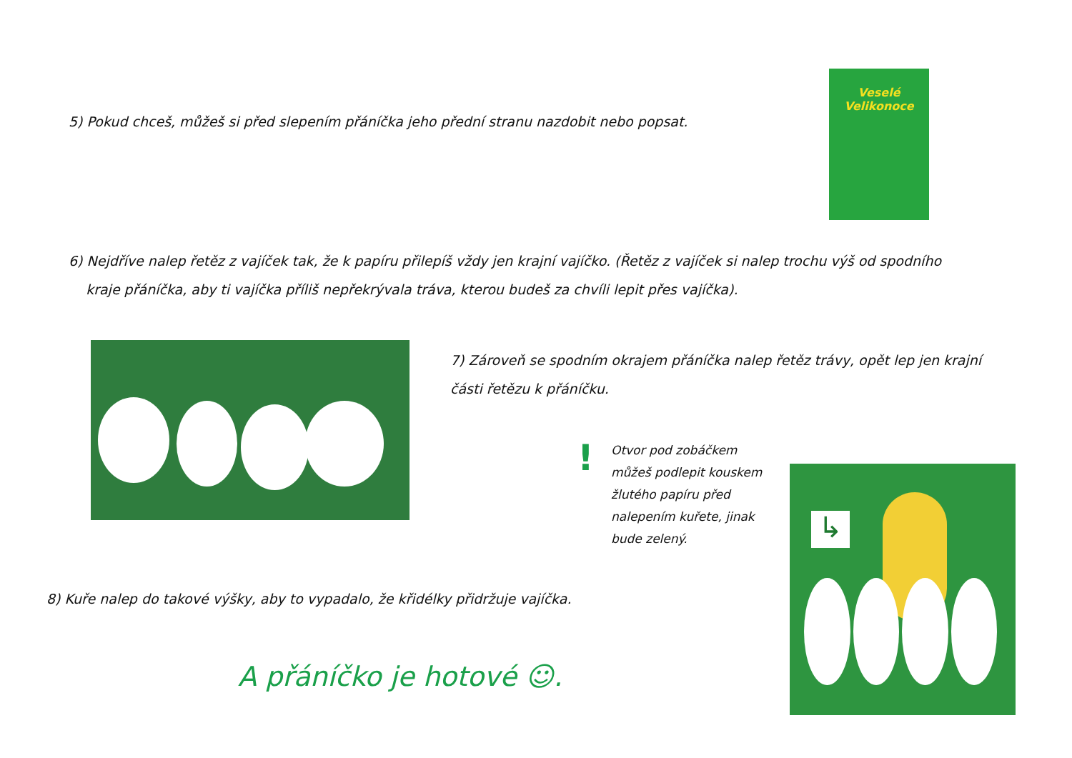5) Pokud chceš, můžeš si před slepením přáníčka jeho přední stranu nazdobit nebo popsat.
Veselé
Velikonoce
6) Nejdříve nalep řetěz z vajíček tak, že k papíru přilepíš vždy jen krajní vajíčko. (Řetěz z vajíček si nalep trochu výš od spodního
kraje přáníčka, aby ti vajíčka příliš nepřekrývala tráva, kterou budeš za chvíli lepit přes vajíčka).
7) Zároveň se spodním okrajem přáníčka nalep řetěz trávy, opět lep jen krajní
části řetězu k přáníčku.
!
Otvor pod zobáčkem můžeš podlepit kouskem žlutého papíru před nalepením kuřete, jinak bude zelený.
↳
8) Kuře nalep do takové výšky, aby to vypadalo, že křidélky přidržuje vajíčka.
A přáníčko je hotové ☺.